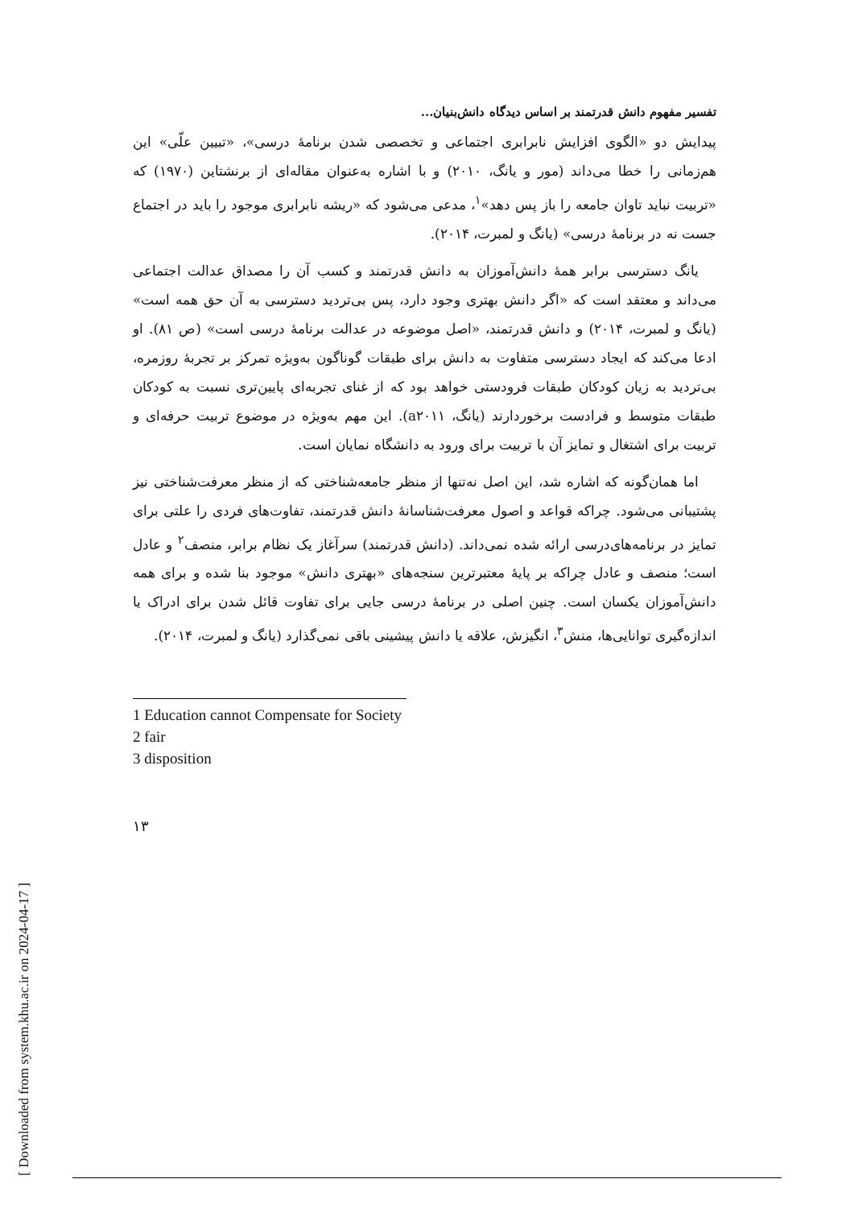[ Downloaded from system.khu.ac.ir on 2024-04-17 ]
تفسیر مفهوم دانش قدرتمند بر اساس دیدگاه دانش‌بنیان...
پیدایش دو «الگوی افزایش نابرابری اجتماعی و تخصصی شدن برنامهٔ درسی»، «تبیین علّی» این هم‌زمانی را خطا می‌داند (مور و یانگ، ۲۰۱۰) و با اشاره به‌عنوان مقاله‌ای از برنشتاین (۱۹۷۰) که «تربیت نباید تاوان جامعه را باز پس دهد»<sup>۱</sup>، مدعی می‌شود که «ریشه نابرابری موجود را باید در اجتماع جست نه در برنامهٔ درسی» (یانگ و لمبرت، ۲۰۱۴).
یانگ دسترسی برابر همهٔ دانش‌آموزان به دانش قدرتمند و کسب آن را مصداق عدالت اجتماعی می‌داند و معتقد است که «اگر دانش بهتری وجود دارد، پس بی‌تردید دسترسی به آن حق همه است» (یانگ و لمبرت، ۲۰۱۴) و دانش قدرتمند، «اصل موضوعه در عدالت برنامهٔ درسی است» (ص ۸۱). او ادعا می‌کند که ایجاد دسترسی متفاوت به دانش برای طبقات گوناگون به‌ویژه تمرکز بر تجربهٔ روزمره، بی‌تردید به زیان کودکان طبقات فرودستی خواهد بود که از غنای تجربه‌ای پایین‌تری نسبت به کودکان طبقات متوسط و فرادست برخوردارند (یانگ، a۲۰۱۱). این مهم به‌ویژه در موضوع تربیت حرفه‌ای و تربیت برای اشتغال و تمایز آن با تربیت برای ورود به دانشگاه نمایان است.
اما همان‌گونه که اشاره شد، این اصل نه‌تنها از منظر جامعه‌شناختی که از منظر معرفت‌شناختی نیز پشتیبانی می‌شود. چراکه قواعد و اصول معرفت‌شناسانهٔ دانش قدرتمند، تفاوت‌های فردی را علتی برای تمایز در برنامه‌های‌درسی ارائه شده نمی‌داند. (دانش قدرتمند) سرآغاز یک نظام برابر، منصف<sup>۲</sup> و عادل است؛ منصف و عادل چراکه بر پایهٔ معتبرترین سنجه‌های «بهتری دانش» موجود بنا شده و برای همه دانش‌آموزان یکسان است. چنین اصلی در برنامهٔ درسی جایی برای تفاوت قائل شدن برای ادراک یا اندازه‌گیری توانایی‌ها، منش<sup>۳</sup>، انگیزش، علاقه یا دانش پیشینی باقی نمی‌گذارد (یانگ و لمبرت، ۲۰۱۴).
1 Education cannot Compensate for Society
2 fair
3 disposition
۱۳